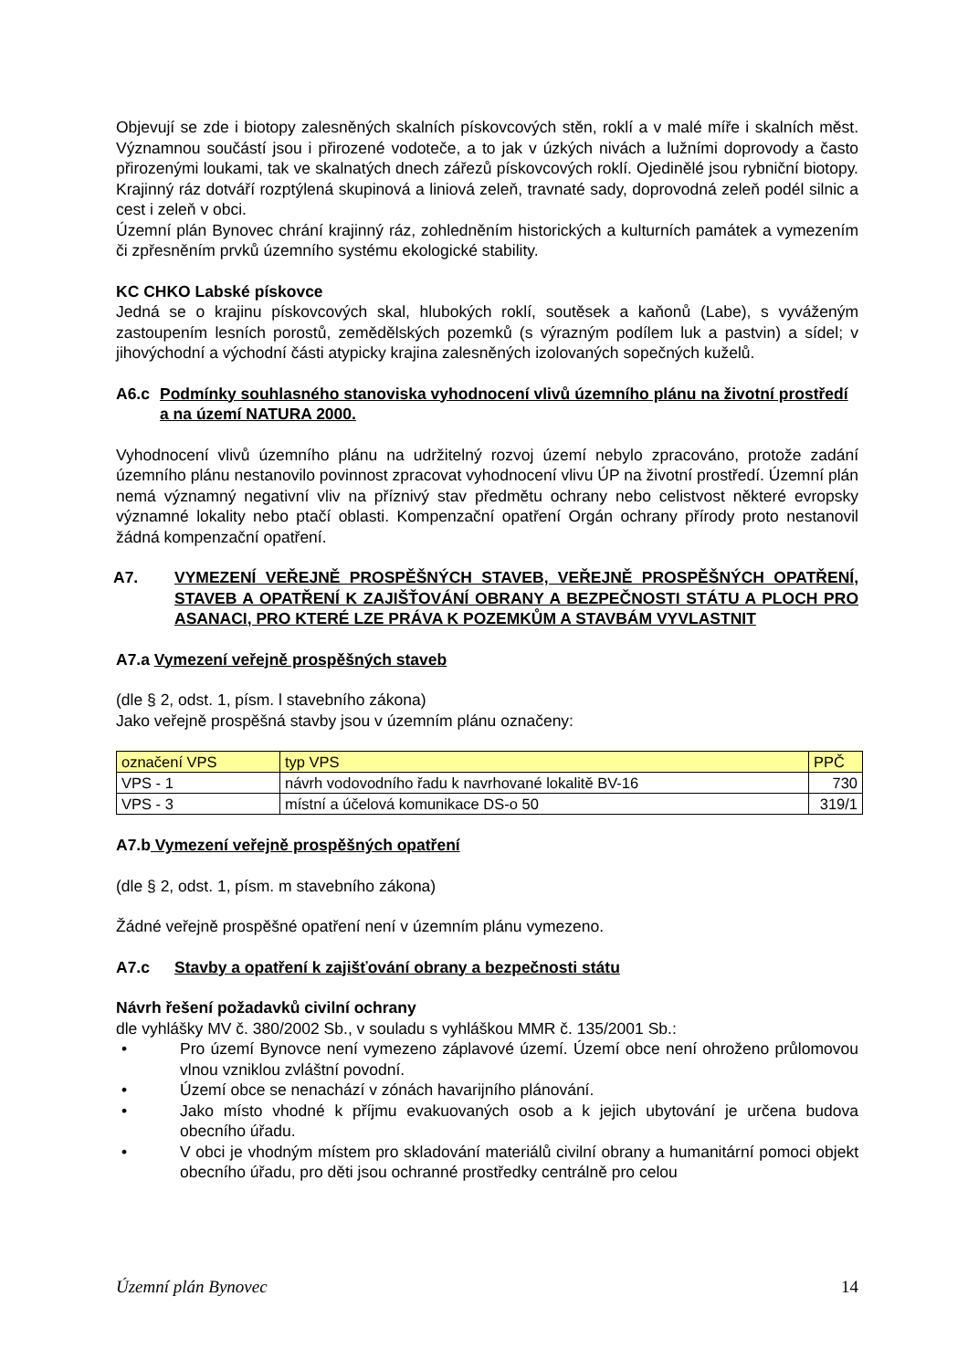Objevují se zde i biotopy zalesněných skalních pískovcových stěn, roklí a v malé míře i skalních měst. Významnou součástí jsou i přirozené vodoteče, a to jak v úzkých nivách a lužními doprovody a často přirozenými loukami, tak ve skalnatých dnech zářezů pískovcových roklí. Ojedinělé jsou rybniční biotopy. Krajinný ráz dotváří rozptýlená skupinová a liniová zeleň, travnaté sady, doprovodná zeleň podél silnic a cest i zeleň v obci.
Územní plán Bynovec chrání krajinný ráz, zohledněním historických a kulturních památek a vymezením či zpřesněním prvků územního systému ekologické stability.
KC CHKO Labské pískovce
Jedná se o krajinu pískovcových skal, hlubokých roklí, soutěsek a kaňonů (Labe), s vyváženým zastoupením lesních porostů, zemědělských pozemků (s výrazným podílem luk a pastvin) a sídel; v jihovýchodní a východní části atypicky krajina zalesněných izolovaných sopečných kuželů.
A6.c Podmínky souhlasného stanoviska vyhodnocení vlivů územního plánu na životní prostředí a na území NATURA 2000.
Vyhodnocení vlivů územního plánu na udržitelný rozvoj území nebylo zpracováno, protože zadání územního plánu nestanovilo povinnost zpracovat vyhodnocení vlivu ÚP na životní prostředí. Územní plán nemá významný negativní vliv na příznivý stav předmětu ochrany nebo celistvost některé evropsky významné lokality nebo ptačí oblasti. Kompenzační opatření Orgán ochrany přírody proto nestanovil žádná kompenzační opatření.
A7. VYMEZENÍ VEŘEJNĚ PROSPĚŠNÝCH STAVEB, VEŘEJNĚ PROSPĚŠNÝCH OPATŘENÍ, STAVEB A OPATŘENÍ K ZAJIŠŤOVÁNÍ OBRANY A BEZPEČNOSTI STÁTU A PLOCH PRO ASANACI, PRO KTERÉ LZE PRÁVA K POZEMKŮM A STAVBÁM VYVLASTNIT
A7.a Vymezení veřejně prospěšných staveb
(dle § 2, odst. 1, písm. l stavebního zákona)
Jako veřejně prospěšná stavby jsou v územním plánu označeny:
| označení VPS | typ VPS | PPČ |
| VPS - 1 | návrh vodovodního řadu k navrhované lokalitě BV-16 | 730 |
| VPS - 3 | místní a účelová komunikace DS-o 50 | 319/1 |
A7.b Vymezení veřejně prospěšných opatření
(dle § 2, odst. 1, písm. m stavebního zákona)
Žádné veřejně prospěšné opatření není v územním plánu vymezeno.
A7.c Stavby a opatření k zajišťování obrany a bezpečnosti státu
Návrh řešení požadavků civilní ochrany
dle vyhlášky MV č. 380/2002 Sb., v souladu s vyhláškou MMR č. 135/2001 Sb.:
• Pro území Bynovce není vymezeno záplavové území. Území obce není ohroženo průlomovou vlnou vzniklou zvláštní povodní.
• Území obce se nenachází v zónách havarijního plánování.
• Jako místo vhodné k příjmu evakuovaných osob a k jejich ubytování je určena budova obecního úřadu.
• V obci je vhodným místem pro skladování materiálů civilní obrany a humanitární pomoci objekt obecního úřadu, pro děti jsou ochranné prostředky centrálně pro celou
Územní plán Bynovec 14